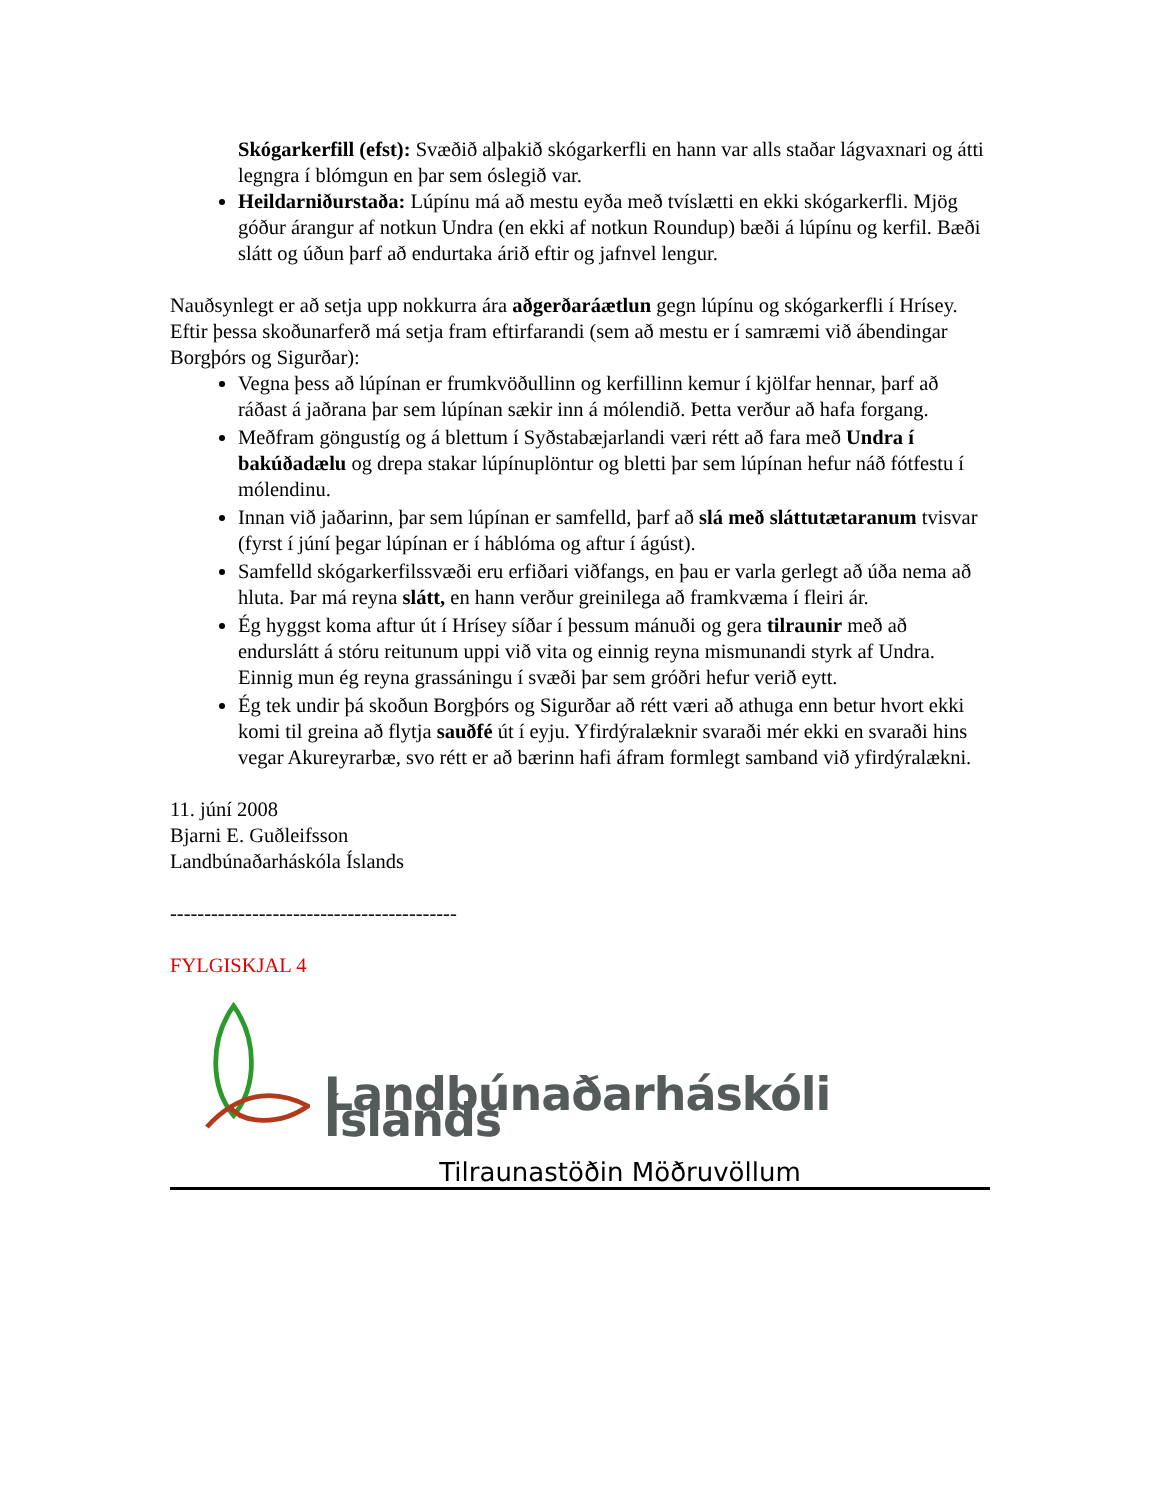Skógarkerfill (efst): Svæðið alþakið skógarkerfli en hann var alls staðar lágvaxnari og átti legngra í blómgun en þar sem óslegið var.
Heildarniðurstaða: Lúpínu má að mestu eyða með tvíslætti en ekki skógarkerfli. Mjög góður árangur af notkun Undra (en ekki af notkun Roundup) bæði á lúpínu og kerfil. Bæði slátt og úðun þarf að endurtaka árið eftir og jafnvel lengur.
Nauðsynlegt er að setja upp nokkurra ára aðgerðaráætlun gegn lúpínu og skógarkerfli í Hrísey. Eftir þessa skoðunarferð má setja fram eftirfarandi (sem að mestu er í samræmi við ábendingar Borgþórs og Sigurðar):
Vegna þess að lúpínan er frumkvöðullinn og kerfillinn kemur í kjölfar hennar, þarf að ráðast á jaðrana þar sem lúpínan sækir inn á mólendið. Þetta verður að hafa forgang.
Meðfram göngustíg og á blettum í Syðstabæjarlandi væri rétt að fara með Undra í bakúðadælu og drepa stakar lúpínuplöntur og bletti þar sem lúpínan hefur náð fótfestu í mólendinu.
Innan við jaðarinn, þar sem lúpínan er samfelld, þarf að slá með sláttutætaranum tvisvar (fyrst í júní þegar lúpínan er í háblóma og aftur í ágúst).
Samfelld skógarkerfilssvæði eru erfiðari viðfangs, en þau er varla gerlegt að úða nema að hluta. Þar má reyna slátt, en hann verður greinilega að framkvæma í fleiri ár.
Ég hyggst koma aftur út í Hrísey síðar í þessum mánuði og gera tilraunir með að endurslátt á stóru reitunum uppi við vita og einnig reyna mismunandi styrk af Undra. Einnig mun ég reyna grassáningu í svæði þar sem gróðri hefur verið eytt.
Ég tek undir þá skoðun Borgþórs og Sigurðar að rétt væri að athuga enn betur hvort ekki komi til greina að flytja sauðfé út í eyju. Yfirdýralæknir svaraði mér ekki en svaraði hins vegar Akureyrarbæ, svo rétt er að bærinn hafi áfram formlegt samband við yfirdýralækni.
11. júní 2008
Bjarni E. Guðleifsson
Landbúnaðarháskóla Íslands
------------------------------------------
FYLGISKJAL 4
Landbúnaðarháskóli Íslands
Tilraunastöðin Möðruvöllum